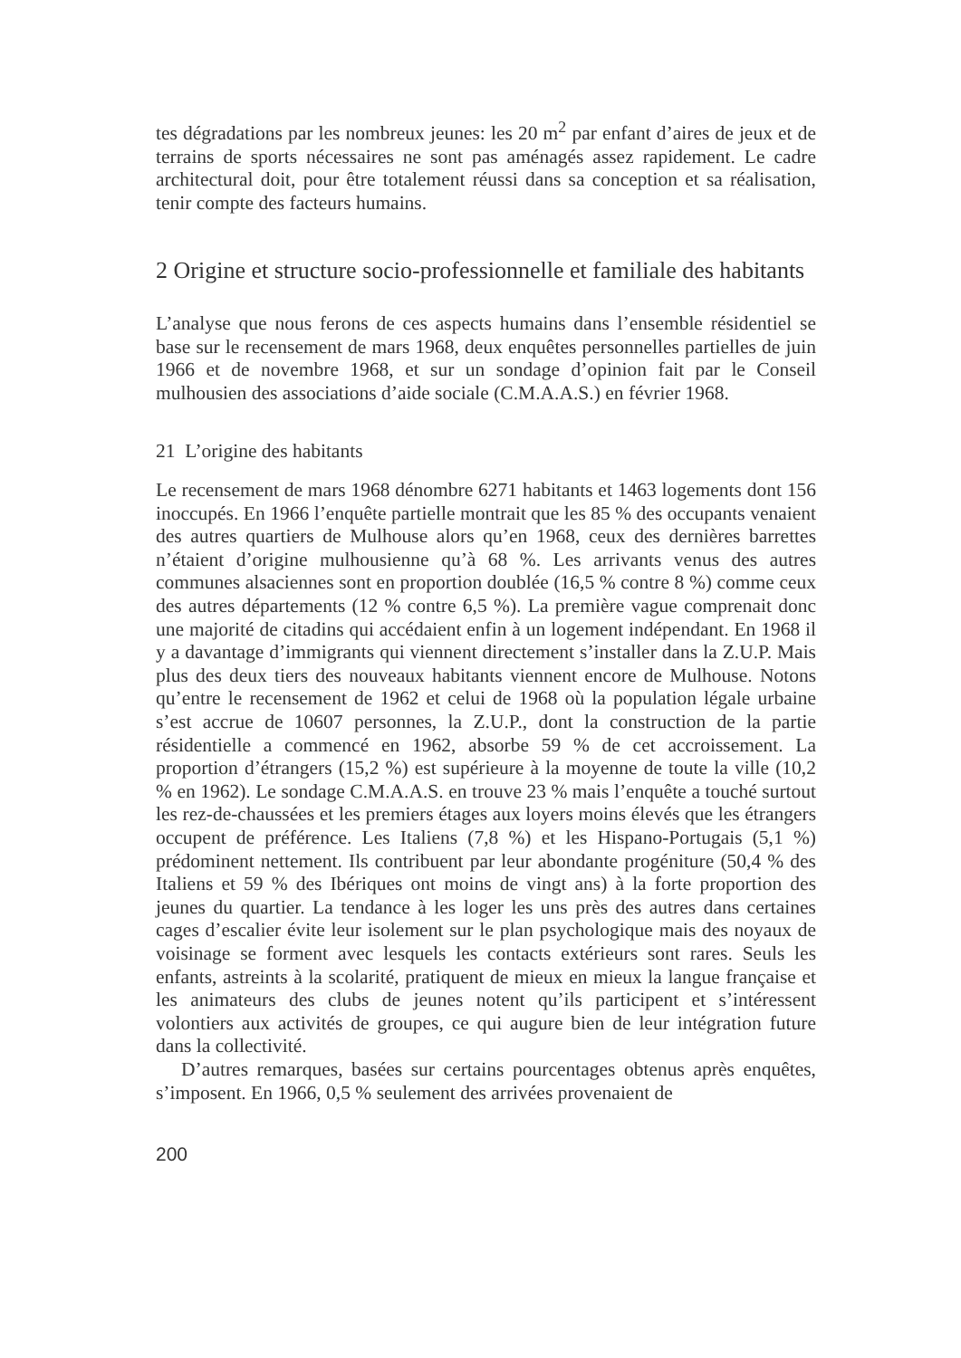tes dégradations par les nombreux jeunes: les 20 m<sup>2</sup> par enfant d’aires de jeux et de terrains de sports nécessaires ne sont pas aménagés assez rapidement. Le cadre architectural doit, pour être totalement réussi dans sa conception et sa réalisation, tenir compte des facteurs humains.
2 Origine et structure socio-professionnelle et familiale des habitants
L’analyse que nous ferons de ces aspects humains dans l’ensemble résidentiel se base sur le recensement de mars 1968, deux enquêtes personnelles partielles de juin 1966 et de novembre 1968, et sur un sondage d’opinion fait par le Conseil mulhousien des associations d’aide sociale (C.M.A.A.S.) en février 1968.
21 L’origine des habitants
Le recensement de mars 1968 dénombre 6271 habitants et 1463 logements dont 156 inoccupés. En 1966 l’enquête partielle montrait que les 85 % des occupants venaient des autres quartiers de Mulhouse alors qu’en 1968, ceux des dernières barrettes n’étaient d’origine mulhousienne qu’à 68 %. Les arrivants venus des autres communes alsaciennes sont en proportion doublée (16,5 % contre 8 %) comme ceux des autres départements (12 % contre 6,5 %). La première vague comprenait donc une majorité de citadins qui accédaient enfin à un logement indépendant. En 1968 il y a davantage d’immigrants qui viennent directement s’installer dans la Z.U.P. Mais plus des deux tiers des nouveaux habitants viennent encore de Mulhouse. Notons qu’entre le recensement de 1962 et celui de 1968 où la population légale urbaine s’est accrue de 10607 personnes, la Z.U.P., dont la construction de la partie résidentielle a commencé en 1962, absorbe 59 % de cet accroissement. La proportion d’étrangers (15,2 %) est supérieure à la moyenne de toute la ville (10,2 % en 1962). Le sondage C.M.A.A.S. en trouve 23 % mais l’enquête a touché surtout les rez-de-chaussées et les premiers étages aux loyers moins élevés que les étrangers occupent de préférence. Les Italiens (7,8 %) et les Hispano-Portugais (5,1 %) prédominent nettement. Ils contribuent par leur abondante progéniture (50,4 % des Italiens et 59 % des Ibériques ont moins de vingt ans) à la forte proportion des jeunes du quartier. La tendance à les loger les uns près des autres dans certaines cages d’escalier évite leur isolement sur le plan psychologique mais des noyaux de voisinage se forment avec lesquels les contacts extérieurs sont rares. Seuls les enfants, astreints à la scolarité, pratiquent de mieux en mieux la langue française et les animateurs des clubs de jeunes notent qu’ils participent et s’intéressent volontiers aux activités de groupes, ce qui augure bien de leur intégration future dans la collectivité.
D’autres remarques, basées sur certains pourcentages obtenus après enquêtes, s’imposent. En 1966, 0,5 % seulement des arrivées provenaient de
200